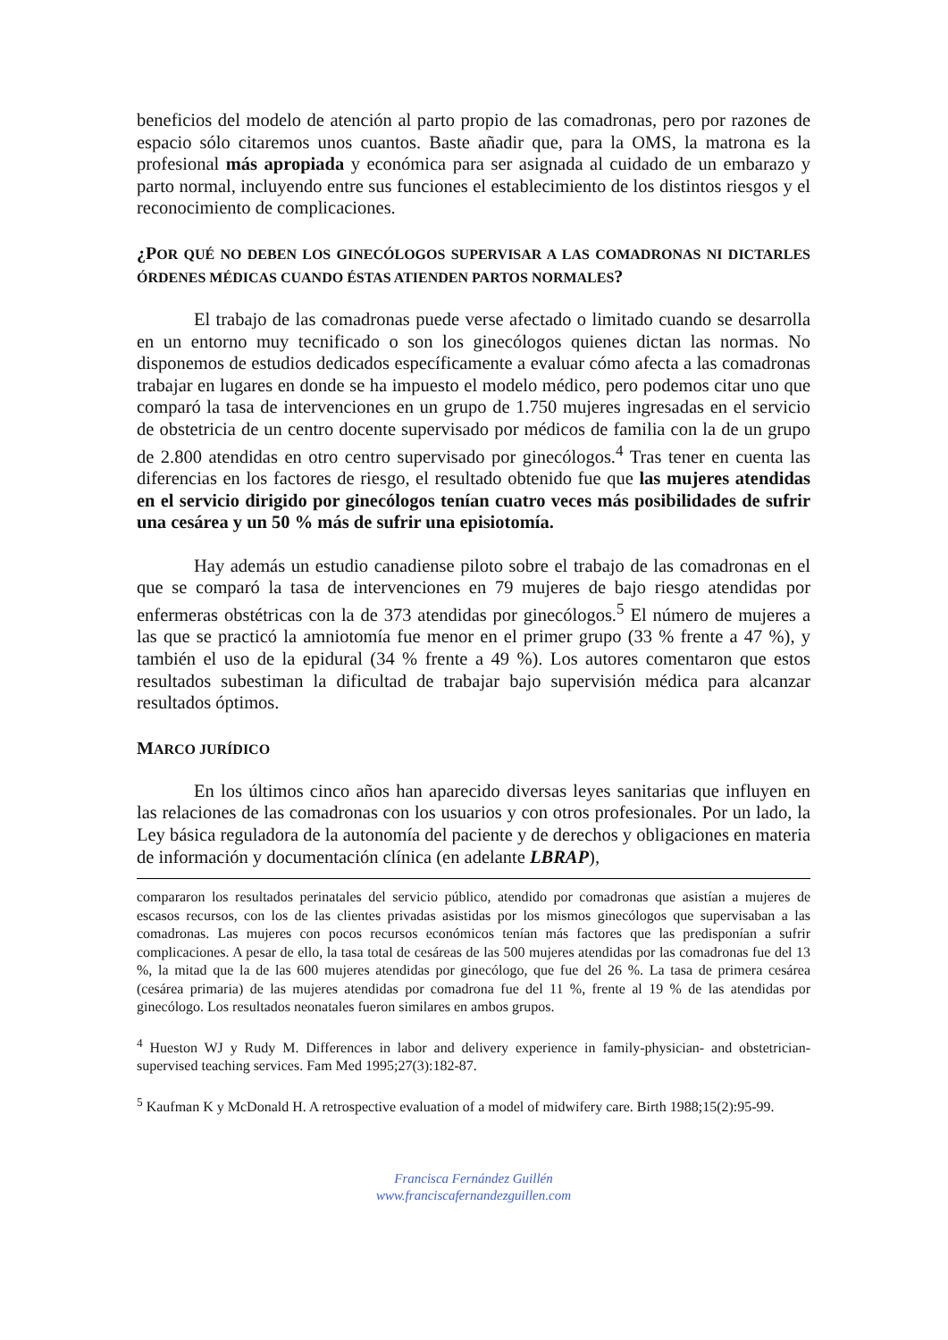beneficios del modelo de atención al parto propio de las comadronas, pero por razones de espacio sólo citaremos unos cuantos. Baste añadir que, para la OMS, la matrona es la profesional más apropiada y económica para ser asignada al cuidado de un embarazo y parto normal, incluyendo entre sus funciones el establecimiento de los distintos riesgos y el reconocimiento de complicaciones.
¿POR QUÉ NO DEBEN LOS GINECÓLOGOS SUPERVISAR A LAS COMADRONAS NI DICTARLES ÓRDENES MÉDICAS CUANDO ÉSTAS ATIENDEN PARTOS NORMALES?
El trabajo de las comadronas puede verse afectado o limitado cuando se desarrolla en un entorno muy tecnificado o son los ginecólogos quienes dictan las normas. No disponemos de estudios dedicados específicamente a evaluar cómo afecta a las comadronas trabajar en lugares en donde se ha impuesto el modelo médico, pero podemos citar uno que comparó la tasa de intervenciones en un grupo de 1.750 mujeres ingresadas en el servicio de obstetricia de un centro docente supervisado por médicos de familia con la de un grupo de 2.800 atendidas en otro centro supervisado por ginecólogos.<sup>4</sup> Tras tener en cuenta las diferencias en los factores de riesgo, el resultado obtenido fue que las mujeres atendidas en el servicio dirigido por ginecólogos tenían cuatro veces más posibilidades de sufrir una cesárea y un 50 % más de sufrir una episiotomía.
Hay además un estudio canadiense piloto sobre el trabajo de las comadronas en el que se comparó la tasa de intervenciones en 79 mujeres de bajo riesgo atendidas por enfermeras obstétricas con la de 373 atendidas por ginecólogos.<sup>5</sup> El número de mujeres a las que se practicó la amniotomía fue menor en el primer grupo (33 % frente a 47 %), y también el uso de la epidural (34 % frente a 49 %). Los autores comentaron que estos resultados subestiman la dificultad de trabajar bajo supervisión médica para alcanzar resultados óptimos.
MARCO JURÍDICO
En los últimos cinco años han aparecido diversas leyes sanitarias que influyen en las relaciones de las comadronas con los usuarios y con otros profesionales. Por un lado, la Ley básica reguladora de la autonomía del paciente y de derechos y obligaciones en materia de información y documentación clínica (en adelante LBRAP),
compararon los resultados perinatales del servicio público, atendido por comadronas que asistían a mujeres de escasos recursos, con los de las clientes privadas asistidas por los mismos ginecólogos que supervisaban a las comadronas. Las mujeres con pocos recursos económicos tenían más factores que las predisponían a sufrir complicaciones. A pesar de ello, la tasa total de cesáreas de las 500 mujeres atendidas por las comadronas fue del 13 %, la mitad que la de las 600 mujeres atendidas por ginecólogo, que fue del 26 %. La tasa de primera cesárea (cesárea primaria) de las mujeres atendidas por comadrona fue del 11 %, frente al 19 % de las atendidas por ginecólogo. Los resultados neonatales fueron similares en ambos grupos.
<sup>4</sup> Hueston WJ y Rudy M. Differences in labor and delivery experience in family-physician- and obstetrician-supervised teaching services. Fam Med 1995;27(3):182-87.
<sup>5</sup> Kaufman K y McDonald H. A retrospective evaluation of a model of midwifery care. Birth 1988;15(2):95-99.
Francisca Fernández Guillén
www.franciscafernandezguillen.com